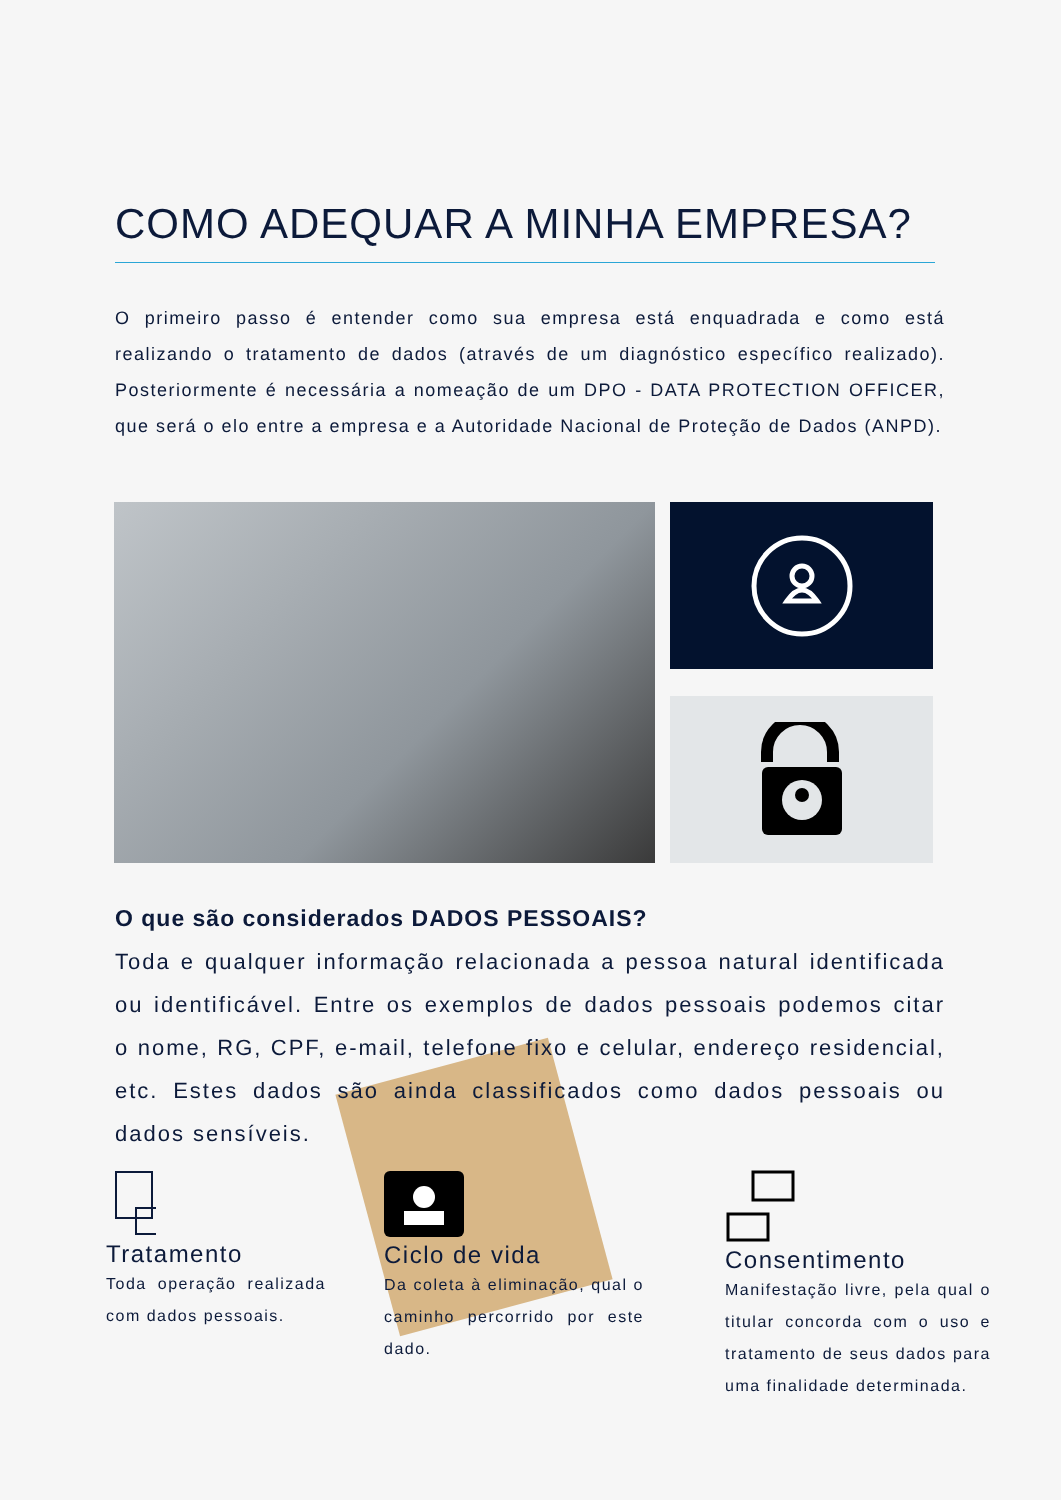COMO ADEQUAR A MINHA EMPRESA?
O primeiro passo é entender como sua empresa está enquadrada e como está realizando o tratamento de dados (através de um diagnóstico específico realizado). Posteriormente é necessária a nomeação de um DPO - DATA PROTECTION OFFICER, que será o elo entre a empresa e a Autoridade Nacional de Proteção de Dados (ANPD).
O que são considerados DADOS PESSOAIS?
Toda e qualquer informação relacionada a pessoa natural identificada ou identificável. Entre os exemplos de dados pessoais podemos citar o nome, RG, CPF, e-mail, telefone fixo e celular, endereço residencial, etc. Estes dados são ainda classificados como dados pessoais ou dados sensíveis.
Tratamento
Toda operação realizada com dados pessoais.
Ciclo de vida
Da coleta à eliminação, qual o caminho percorrido por este dado.
Consentimento
Manifestação livre, pela qual o titular concorda com o uso e tratamento de seus dados para uma finalidade determinada.